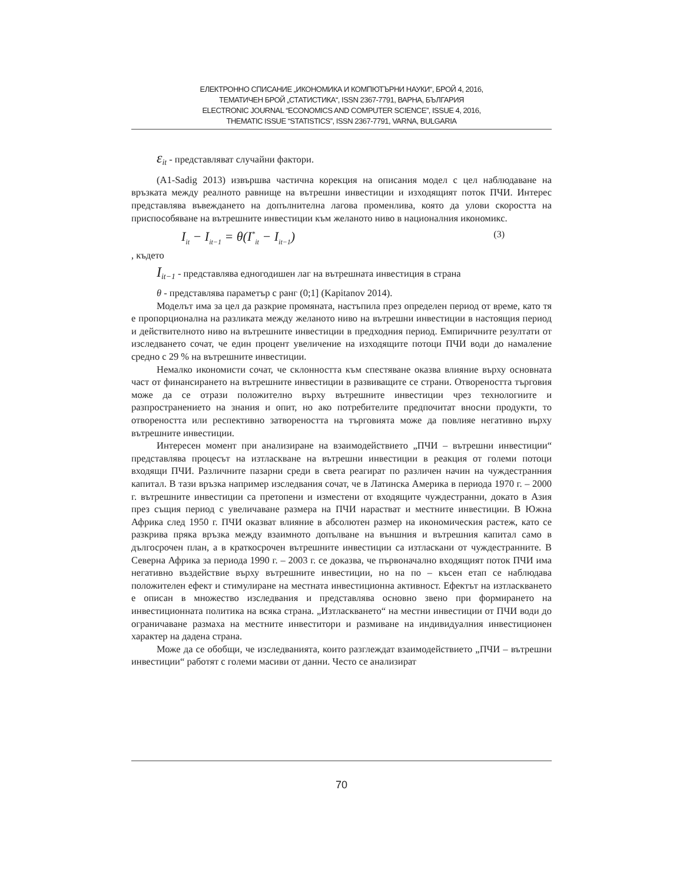ЕЛЕКТРОННО СПИСАНИЕ „ИКОНОМИКА И КОМПЮТЪРНИ НАУКИ“, БРОЙ 4, 2016,
ТЕМАТИЧЕН БРОЙ „СТАТИСТИКА“, ISSN 2367-7791, ВАРНА, БЪЛГАРИЯ
ELECTRONIC JOURNAL “ECONOMICS AND COMPUTER SCIENCE”, ISSUE 4, 2016,
THEMATIC ISSUE “STATISTICS”, ISSN 2367-7791, VARNA, BULGARIA
ε<sub>it</sub> - представляват случайни фактори.
(A1-Sadig 2013) извършва частична корекция на описания модел с цел наблюдаване на връзката между реалното равнище на вътрешни инвестиции и изходящият поток ПЧИ. Интерес представлява въвеждането на допълнителна лагова променлива, която да улови скоростта на приспособяване на вътрешните инвестиции към желаното ниво в националния икономикс.
I<sub>it</sub> − I<sub>it−1</sub> = θ(I<sup>*</sup><sub>it</sub> − I<sub>it−1</sub>) (3)
, където
I<sub>it−1</sub> - представлява едногодишен лаг на вътрешната инвестиция в страна
θ - представлява параметър с ранг (0;1] (Kapitanov 2014).
Моделът има за цел да разкрие промяната, настъпила през определен период от време, като тя е пропорционална на разликата между желаното ниво на вътрешни инвестиции в настоящия период и действителното ниво на вътрешните инвестиции в предходния период. Емпиричните резултати от изследването сочат, че един процент увеличение на изходящите потоци ПЧИ води до намаление средно с 29 % на вътрешните инвестиции.
Немалко икономисти сочат, че склонността към спестяване оказва влияние върху основната част от финансирането на вътрешните инвестиции в развиващите се страни. Отвореността търговия може да се отрази положително върху вътрешните инвестиции чрез технологиите и разпространението на знания и опит, но ако потребителите предпочитат вносни продукти, то отвореността или респективно затвореността на търговията може да повлияе негативно върху вътрешните инвестиции.
Интересен момент при анализиране на взаимодействието „ПЧИ – вътрешни инвестиции“ представлява процесът на изтласкване на вътрешни инвестиции в реакция от големи потоци входящи ПЧИ. Различните пазарни среди в света реагират по различен начин на чуждестранния капитал. В тази връзка например изследвания сочат, че в Латинска Америка в периода 1970 г. – 2000 г. вътрешните инвестиции са претопени и изместени от входящите чуждестранни, докато в Азия през същия период с увеличаване размера на ПЧИ нарастват и местните инвестиции. В Южна Африка след 1950 г. ПЧИ оказват влияние в абсолютен размер на икономическия растеж, като се разкрива пряка връзка между взаимното допълване на външния и вътрешния капитал само в дългосрочен план, а в краткосрочен вътрешните инвестиции са изтласкани от чуждестранните. В Северна Африка за периода 1990 г. – 2003 г. се доказва, че първоначално входящият поток ПЧИ има негативно въздействие върху вътрешните инвестиции, но на по – късен етап се наблюдава положителен ефект и стимулиране на местната инвестиционна активност. Ефектът на изтласкването е описан в множество изследвания и представлява основно звено при формирането на инвестиционната политика на всяка страна. „Изтласкването“ на местни инвестиции от ПЧИ води до ограничаване размаха на местните инвеститори и размиване на индивидуалния инвестиционен характер на дадена страна.
Може да се обобщи, че изследванията, които разглеждат взаимодействието „ПЧИ – вътрешни инвестиции“ работят с големи масиви от данни. Често се анализират
70